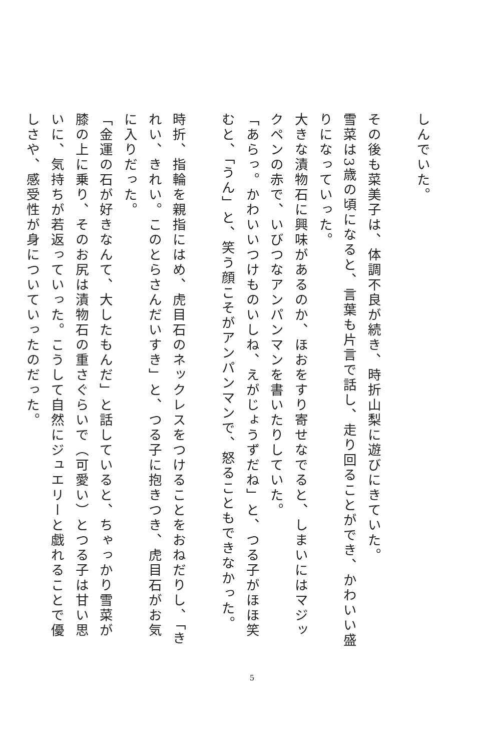しんでいた。
　
その後も菜美子は、体調不良が続き、時折山梨に遊びにきていた。
雪菜は3歳の頃になると、言葉も片言で話し、走り回ることができ、かわいい盛りになっていった。
大きな漬物石に興味があるのか、ほおをすり寄せなでると、しまいにはマジックペンの赤で、いびつなアンパンマンを書いたりしていた。
「あらっ。かわいいつけものいしね、えがじょうずだね」と、つる子がほほ笑むと、「うん」と、笑う顔こそがアンパンマンで、怒ることもできなかった。
　
時折、指輪を親指にはめ、虎目石のネックレスをつけることをおねだりし、「きれい、きれい。このとらさんだいすき」と、つる子に抱きつき、虎目石がお気に入りだった。
「金運の石が好きなんて、大したもんだ」と話していると、ちゃっかり雪菜が膝の上に乗り、そのお尻は漬物石の重さぐらいで（可愛い）とつる子は甘い思いに、気持ちが若返っていった。こうして自然にジュエリーと戯れることで優しさや、感受性が身についていったのだった。
5